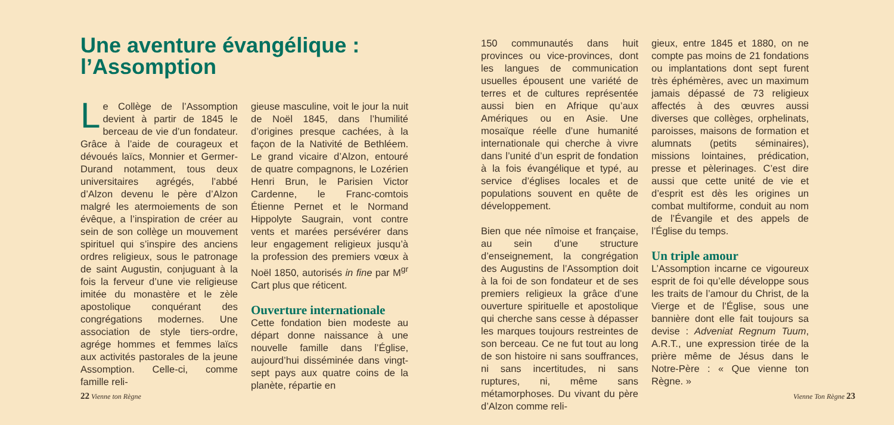Une aventure évangélique :
l’Assomption
Le Collège de l’Assomption devient à partir de 1845 le berceau de vie d’un fondateur. Grâce à l’aide de courageux et dévoués laïcs, Monnier et Germer-Durand notamment, tous deux universitaires agrégés, l’abbé d’Alzon devenu le père d’Alzon malgré les atermoiements de son évêque, a l’inspiration de créer au sein de son collège un mouvement spirituel qui s’inspire des anciens ordres religieux, sous le patronage de saint Augustin, conjuguant à la fois la ferveur d’une vie religieuse imitée du monastère et le zèle apostolique conquérant des congrégations modernes. Une association de style tiers-ordre, agrége hommes et femmes laïcs aux activités pastorales de la jeune Assomption. Celle-ci, comme famille reli-
gieuse masculine, voit le jour la nuit de Noël 1845, dans l’humilité d’origines presque cachées, à la façon de la Nativité de Bethléem. Le grand vicaire d’Alzon, entouré de quatre compagnons, le Lozérien Henri Brun, le Parisien Victor Cardenne, le Franc-comtois Étienne Pernet et le Normand Hippolyte Saugrain, vont contre vents et marées persévérer dans leur engagement religieux jusqu’à la profession des premiers vœux à Noël 1850, autorisés in fine par M<sup>gr</sup> Cart plus que réticent.
Ouverture internationale
Cette fondation bien modeste au départ donne naissance à une nouvelle famille dans l’Église, aujourd’hui disséminée dans vingt-sept pays aux quatre coins de la planète, répartie en
22 Vienne ton Règne
150 communautés dans huit provinces ou vice-provinces, dont les langues de communication usuelles épousent une variété de terres et de cultures représentée aussi bien en Afrique qu’aux Amériques ou en Asie. Une mosaïque réelle d’une humanité internationale qui cherche à vivre dans l’unité d’un esprit de fondation à la fois évangélique et typé, au service d’églises locales et de populations souvent en quête de développement.
Bien que née nîmoise et française, au sein d’une structure d’enseignement, la congrégation des Augustins de l’Assomption doit à la foi de son fondateur et de ses premiers religieux la grâce d’une ouverture spirituelle et apostolique qui cherche sans cesse à dépasser les marques toujours restreintes de son berceau. Ce ne fut tout au long de son histoire ni sans souffrances, ni sans incertitudes, ni sans ruptures, ni, même sans métamorphoses. Du vivant du père d’Alzon comme reli-
gieux, entre 1845 et 1880, on ne compte pas moins de 21 fondations ou implantations dont sept furent très éphémères, avec un maximum jamais dépassé de 73 religieux affectés à des œuvres aussi diverses que collèges, orphelinats, paroisses, maisons de formation et alumnats (petits séminaires), missions lointaines, prédication, presse et pèlerinages. C’est dire aussi que cette unité de vie et d’esprit est dès les origines un combat multiforme, conduit au nom de l’Évangile et des appels de l’Église du temps.
Un triple amour
L’Assomption incarne ce vigoureux esprit de foi qu’elle développe sous les traits de l’amour du Christ, de la Vierge et de l’Église, sous une bannière dont elle fait toujours sa devise : Adveniat Regnum Tuum, A.R.T., une expression tirée de la prière même de Jésus dans le Notre-Père : « Que vienne ton Règne. »
Vienne Ton Règne 23